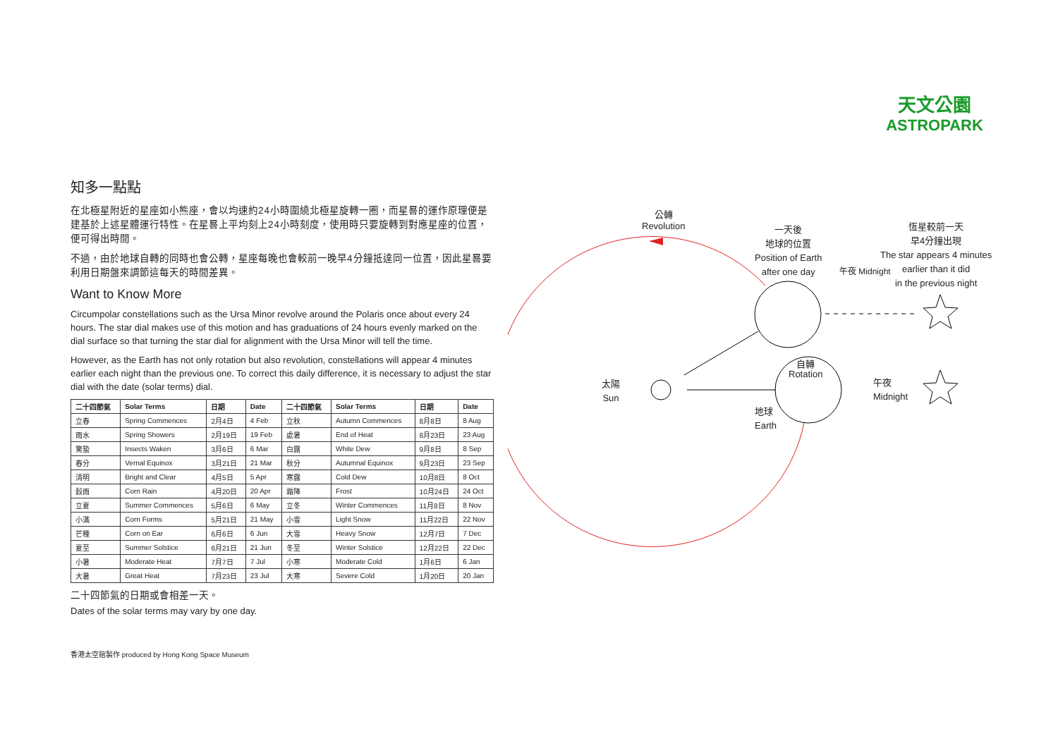天文公園
ASTROPARK
知多一點點
在北極星附近的星座如小熊座，會以均速約24小時圍繞北極星旋轉一圈，而星晷的運作原理便是建基於上述星體運行特性。在星晷上平均刻上24小時刻度，使用時只要旋轉到對應星座的位置，便可得出時間。
不過，由於地球自轉的同時也會公轉，星座每晚也會較前一晚早4分鐘抵達同一位置，因此星晷要利用日期盤來調節這每天的時間差異。
Want to Know More
Circumpolar constellations such as the Ursa Minor revolve around the Polaris once about every 24 hours. The star dial makes use of this motion and has graduations of 24 hours evenly marked on the dial surface so that turning the star dial for alignment with the Ursa Minor will tell the time.
However, as the Earth has not only rotation but also revolution, constellations will appear 4 minutes earlier each night than the previous one. To correct this daily difference, it is necessary to adjust the star dial with the date (solar terms) dial.
| 二十四節氣 | Solar Terms | 日期 | Date | 二十四節氣 | Solar Terms | 日期 | Date |
| --- | --- | --- | --- | --- | --- | --- | --- |
| 立春 | Spring Commences | 2月4日 | 4 Feb | 立秋 | Autumn Commences | 8月8日 | 8 Aug |
| 雨水 | Spring Showers | 2月19日 | 19 Feb | 處暑 | End of Heat | 8月23日 | 23 Aug |
| 驚蟄 | Insects Waken | 3月6日 | 6 Mar | 白露 | White Dew | 9月8日 | 8 Sep |
| 春分 | Vernal Equinox | 3月21日 | 21 Mar | 秋分 | Autumnal Equinox | 9月23日 | 23 Sep |
| 清明 | Bright and Clear | 4月5日 | 5 Apr | 寒露 | Cold Dew | 10月8日 | 8 Oct |
| 穀雨 | Corn Rain | 4月20日 | 20 Apr | 霜降 | Frost | 10月24日 | 24 Oct |
| 立夏 | Summer Commences | 5月6日 | 6 May | 立冬 | Winter Commences | 11月8日 | 8 Nov |
| 小滿 | Corn Forms | 5月21日 | 21 May | 小雪 | Light Snow | 11月22日 | 22 Nov |
| 芒種 | Corn on Ear | 6月6日 | 6 Jun | 大雪 | Heavy Snow | 12月7日 | 7 Dec |
| 夏至 | Summer Solstice | 6月21日 | 21 Jun | 冬至 | Winter Solstice | 12月22日 | 22 Dec |
| 小暑 | Moderate Heat | 7月7日 | 7 Jul | 小寒 | Moderate Cold | 1月6日 | 6 Jan |
| 大暑 | Great Heat | 7月23日 | 23 Jul | 大寒 | Severe Cold | 1月20日 | 20 Jan |
二十四節氣的日期或會相差一天。
Dates of the solar terms may vary by one day.
公轉
Revolution
一天後
地球的位置
Position of Earth
after one day
午夜 Midnight
恆星較前一天
早4分鐘出現
The star appears 4 minutes
earlier than it did
in the previous night
太陽
Sun
自轉
Rotation
午夜
Midnight
地球
Earth
香港太空館製作 produced by Hong Kong Space Museum